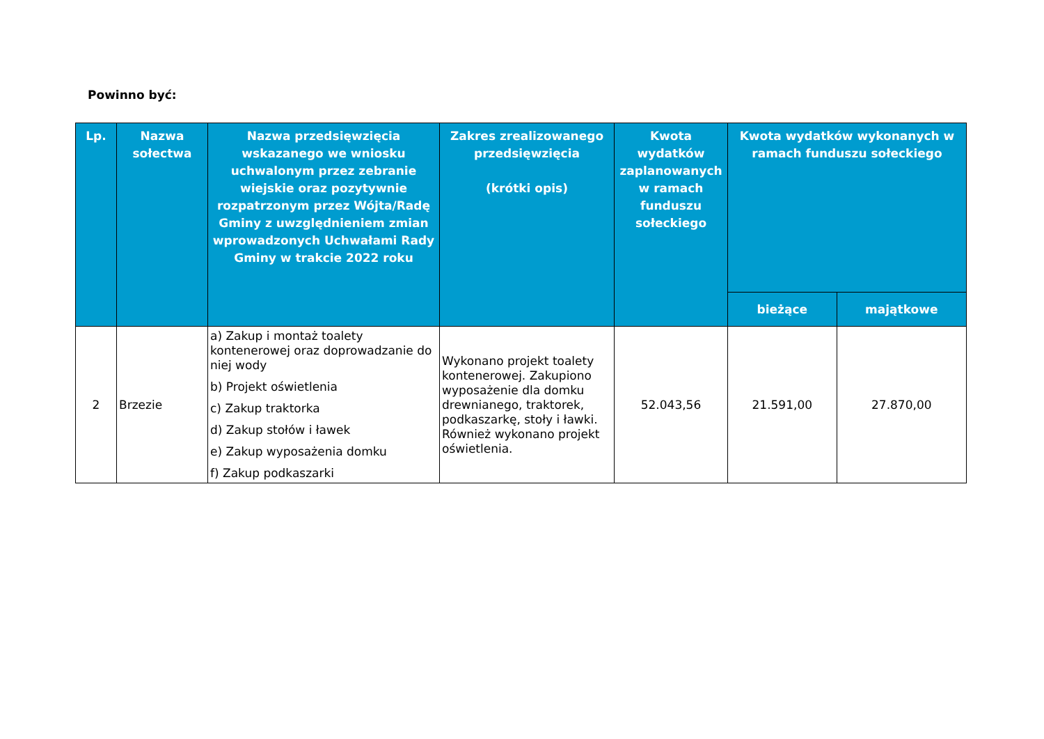Powinno być:
| Lp. | Nazwa sołectwa | Nazwa przedsięwzięcia wskazanego we wniosku uchwalonym przez zebranie wiejskie oraz pozytywnie rozpatrzonym przez Wójta/Radę Gminy z uwzględnieniem zmian wprowadzonych Uchwałami Rady Gminy w trakcie 2022 roku | Zakres zrealizowanego przedsięwzięcia (krótki opis) | Kwota wydatków zaplanowanych w ramach funduszu sołeckiego | Kwota wydatków wykonanych w ramach funduszu sołeckiego | |
| --- | --- | --- | --- | --- | --- | --- |
| | | | | | bieżące | majątkowe |
| 2 | Brzezie | a) Zakup i montaż toalety kontenerowej oraz doprowadzanie do niej wody b) Projekt oświetlenia c) Zakup traktorka d) Zakup stołów i ławek e) Zakup wyposażenia domku f) Zakup podkaszarki | Wykonano projekt toalety kontenerowej. Zakupiono wyposażenie dla domku drewnianego, traktorek, podkaszarkę, stoły i ławki. Również wykonano projekt oświetlenia. | 52.043,56 | 21.591,00 | 27.870,00 |